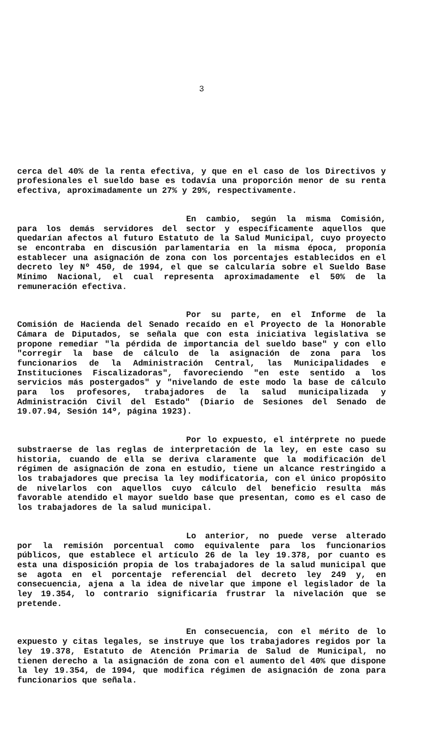3
cerca del 40% de la renta efectiva, y que en el caso de los Directivos y profesionales el sueldo base es todavía una proporción menor de su renta efectiva, aproximadamente un 27% y 29%, respectivamente.
En cambio, según la misma Comisión, para los demás servidores del sector y específicamente aquellos que quedarían afectos al futuro Estatuto de la Salud Municipal, cuyo proyecto se encontraba en discusión parlamentaria en la misma época, proponía establecer una asignación de zona con los porcentajes establecidos en el decreto ley Nº 450, de 1994, el que se calcularía sobre el Sueldo Base Mínimo Nacional, el cual representa aproximadamente el 50% de la remuneración efectiva.
Por su parte, en el Informe de la Comisión de Hacienda del Senado recaído en el Proyecto de la Honorable Cámara de Diputados, se señala que con esta iniciativa legislativa se propone remediar "la pérdida de importancia del sueldo base" y con ello "corregir la base de cálculo de la asignación de zona para los funcionarios de la Administración Central, las Municipalidades e Instituciones Fiscalizadoras", favoreciendo "en este sentido a los servicios más postergados" y "nivelando de este modo la base de cálculo para los profesores, trabajadores de la salud municipalizada y Administración Civil del Estado" (Diario de Sesiones del Senado de 19.07.94, Sesión 14º, página 1923).
Por lo expuesto, el intérprete no puede substraerse de las reglas de interpretación de la ley, en este caso su historia, cuando de ella se deriva claramente que la modificación del régimen de asignación de zona en estudio, tiene un alcance restringido a los trabajadores que precisa la ley modificatoria, con el único propósito de nivelarlos con aquellos cuyo cálculo del beneficio resulta más favorable atendido el mayor sueldo base que presentan, como es el caso de los trabajadores de la salud municipal.
Lo anterior, no puede verse alterado por la remisión porcentual como equivalente para los funcionarios públicos, que establece el artículo 26 de la ley 19.378, por cuanto es esta una disposición propia de los trabajadores de la salud municipal que se agota en el porcentaje referencial del decreto ley 249 y, en consecuencia, ajena a la idea de nivelar que impone el legislador de la ley 19.354, lo contrario significaría frustrar la nivelación que se pretende.
En consecuencia, con el mérito de lo expuesto y citas legales, se instruye que los trabajadores regidos por la ley 19.378, Estatuto de Atención Primaria de Salud de Municipal, no tienen derecho a la asignación de zona con el aumento del 40% que dispone la ley 19.354, de 1994, que modifica régimen de asignación de zona para funcionarios que señala.